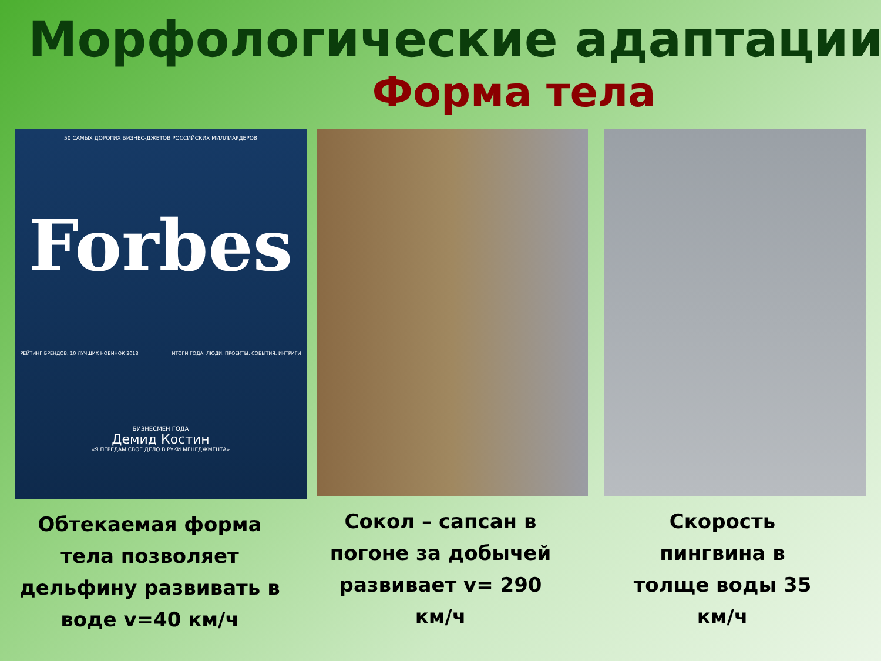Морфологические адаптации
Форма тела
50 САМЫХ ДОРОГИХ БИЗНЕС-ДЖЕТОВ РОССИЙСКИХ МИЛЛИАРДЕРОВ
Forbes
РЕЙТИНГ БРЕНДОВ. 10 ЛУЧШИХ НОВИНОК 2018 ИТОГИ ГОДА: ЛЮДИ, ПРОЕКТЫ, СОБЫТИЯ, ИНТРИГИ
БИЗНЕСМЕН ГОДА
Демид Костин
«Я ПЕРЕДАМ СВОЕ ДЕЛО В РУКИ МЕНЕДЖМЕНТА»
Обтекаемая форма
тела позволяет
дельфину развивать в
воде v=40 км/ч
Сокол – сапсан в
погоне за добычей
развивает v= 290
км/ч
Скорость
пингвина в
толще воды 35
км/ч